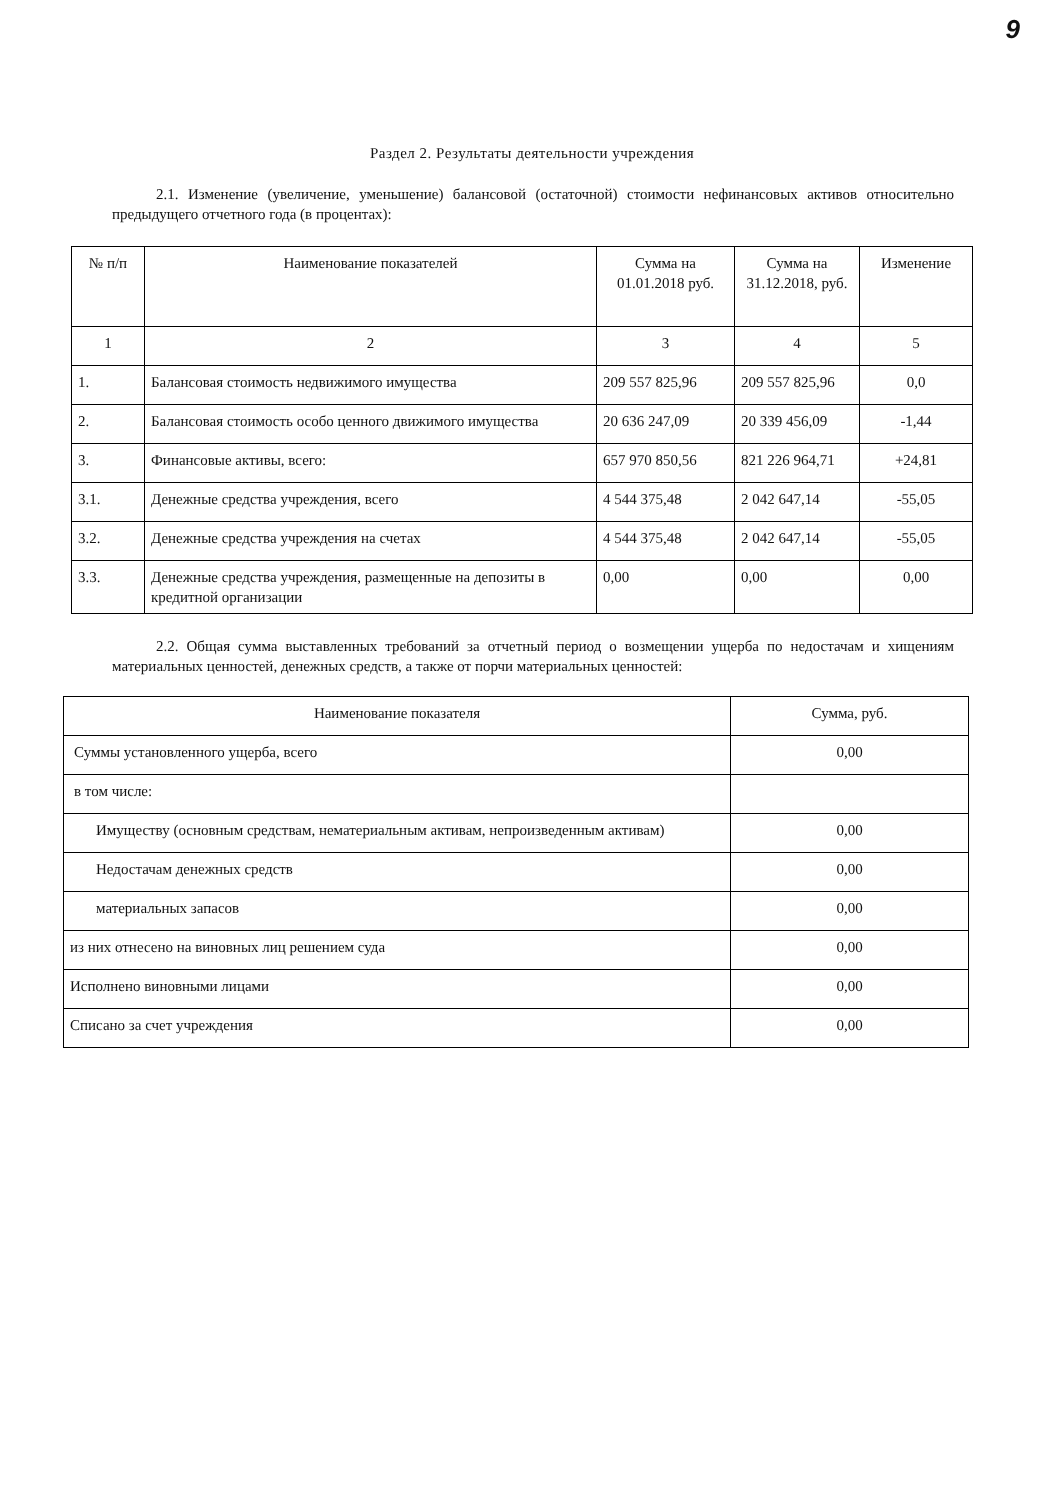9
Раздел 2. Результаты деятельности учреждения
2.1. Изменение (увеличение, уменьшение) балансовой (остаточной) стоимости нефинансовых активов относительно предыдущего отчетного года (в процентах):
| № п/п | Наименование показателей | Сумма на 01.01.2018 руб. | Сумма на 31.12.2018, руб. | Изменение |
| --- | --- | --- | --- | --- |
| 1 | 2 | 3 | 4 | 5 |
| 1. | Балансовая стоимость недвижимого имущества | 209 557 825,96 | 209 557 825,96 | 0,0 |
| 2. | Балансовая стоимость особо ценного движимого имущества | 20 636 247,09 | 20 339 456,09 | -1,44 |
| 3. | Финансовые активы, всего: | 657 970 850,56 | 821 226 964,71 | +24,81 |
| 3.1. | Денежные средства учреждения, всего | 4 544 375,48 | 2 042 647,14 | -55,05 |
| 3.2. | Денежные средства учреждения на счетах | 4 544 375,48 | 2 042 647,14 | -55,05 |
| 3.3. | Денежные средства учреждения, размещенные на депозиты в кредитной организации | 0,00 | 0,00 | 0,00 |
2.2. Общая сумма выставленных требований за отчетный период о возмещении ущерба по недостачам и хищениям материальных ценностей, денежных средств, а также от порчи материальных ценностей:
| Наименование показателя | Сумма, руб. |
| --- | --- |
| Суммы установленного ущерба, всего | 0,00 |
| в том числе: | |
| Имуществу (основным средствам, нематериальным активам, непроизведенным активам) | 0,00 |
| Недостачам денежных средств | 0,00 |
| материальных запасов | 0,00 |
| из них отнесено на виновных лиц решением суда | 0,00 |
| Исполнено виновными лицами | 0,00 |
| Списано за счет учреждения | 0,00 |